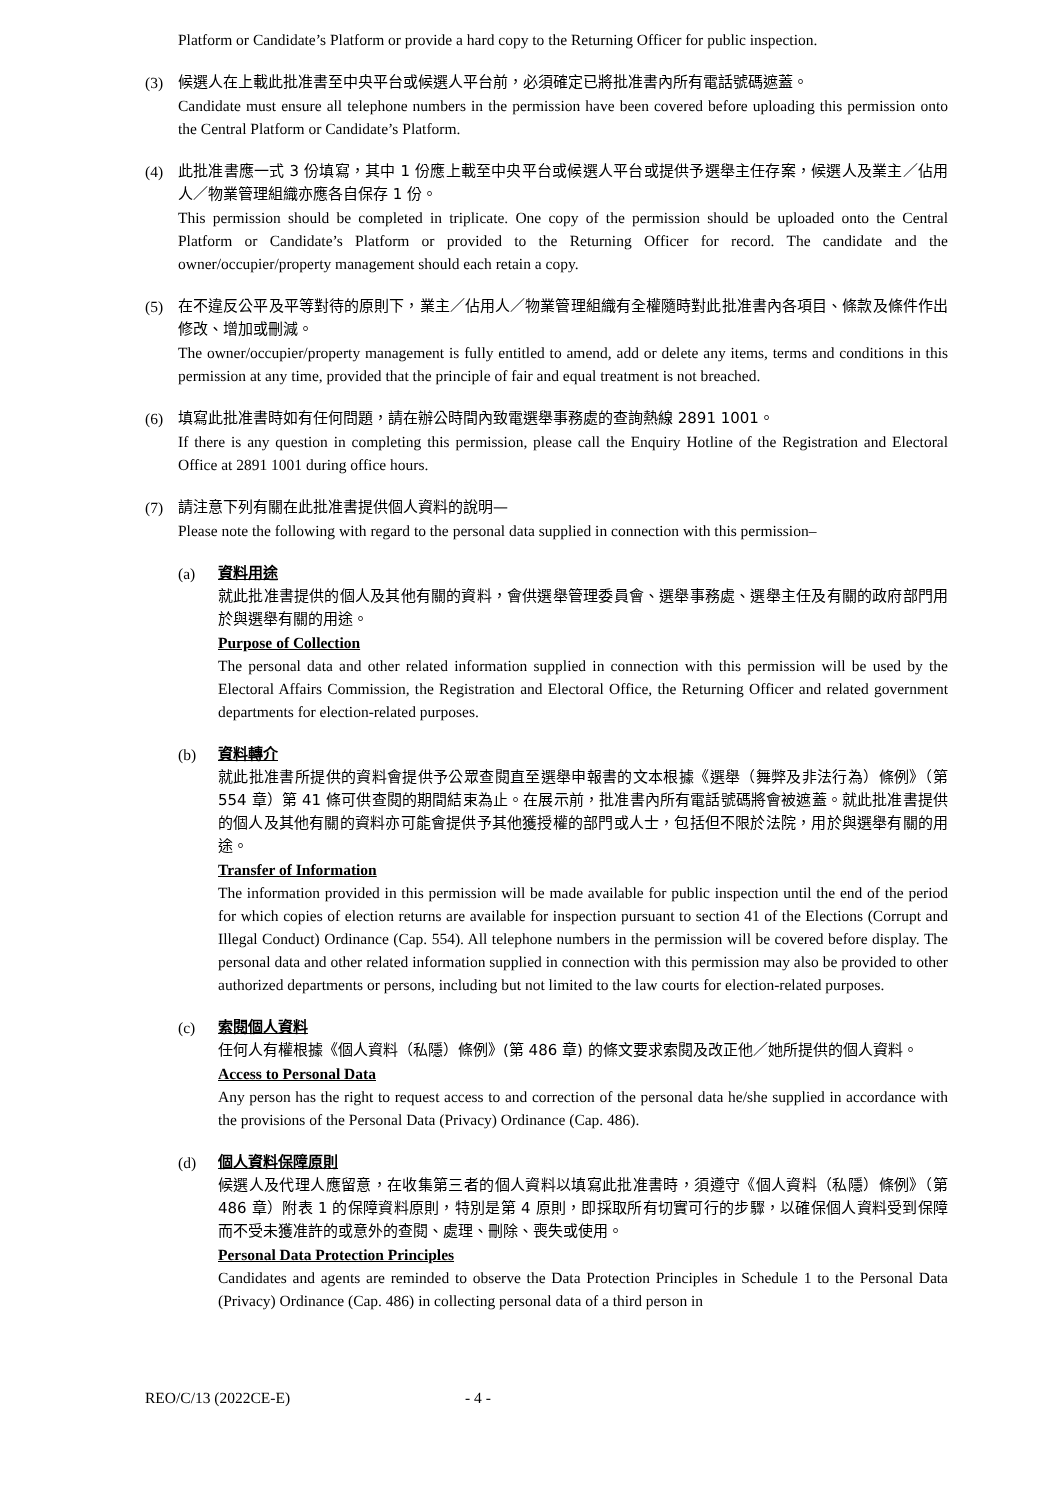Platform or Candidate’s Platform or provide a hard copy to the Returning Officer for public inspection.
(3) 候選人在上載此批准書至中央平台或候選人平台前，必須確定已將批准書內所有電話號碼遮蓋。
Candidate must ensure all telephone numbers in the permission have been covered before uploading this permission onto the Central Platform or Candidate’s Platform.
(4) 此批准書應一式 3 份填寫，其中 1 份應上載至中央平台或候選人平台或提供予選舉主任存案，候選人及業主／佔用人／物業管理組織亦應各自保存 1 份。
This permission should be completed in triplicate. One copy of the permission should be uploaded onto the Central Platform or Candidate’s Platform or provided to the Returning Officer for record. The candidate and the owner/occupier/property management should each retain a copy.
(5) 在不違反公平及平等對待的原則下，業主／佔用人／物業管理組織有全權隨時對此批准書內各項目、條款及條件作出修改、增加或刪減。
The owner/occupier/property management is fully entitled to amend, add or delete any items, terms and conditions in this permission at any time, provided that the principle of fair and equal treatment is not breached.
(6) 填寫此批准書時如有任何問題，請在辦公時間內致電選舉事務處的查詢熱線 2891 1001。
If there is any question in completing this permission, please call the Enquiry Hotline of the Registration and Electoral Office at 2891 1001 during office hours.
(7) 請注意下列有關在此批准書提供個人資料的說明—
Please note the following with regard to the personal data supplied in connection with this permission–
(a) 資料用途
就此批准書提供的個人及其他有關的資料，會供選舉管理委員會、選舉事務處、選舉主任及有關的政府部門用於與選舉有關的用途。
Purpose of Collection
The personal data and other related information supplied in connection with this permission will be used by the Electoral Affairs Commission, the Registration and Electoral Office, the Returning Officer and related government departments for election-related purposes.
(b) 資料轉介
就此批准書所提供的資料會提供予公眾查閱直至選舉申報書的文本根據《選舉（舞弊及非法行為）條例》（第 554 章）第 41 條可供查閱的期間結束為止。在展示前，批准書內所有電話號碼將會被遮蓋。就此批准書提供的個人及其他有關的資料亦可能會提供予其他獲授權的部門或人士，包括但不限於法院，用於與選舉有關的用途。
Transfer of Information
The information provided in this permission will be made available for public inspection until the end of the period for which copies of election returns are available for inspection pursuant to section 41 of the Elections (Corrupt and Illegal Conduct) Ordinance (Cap. 554). All telephone numbers in the permission will be covered before display. The personal data and other related information supplied in connection with this permission may also be provided to other authorized departments or persons, including but not limited to the law courts for election-related purposes.
(c) 索閱個人資料
任何人有權根據《個人資料（私隱）條例》(第 486 章) 的條文要求索閱及改正他／她所提供的個人資料。
Access to Personal Data
Any person has the right to request access to and correction of the personal data he/she supplied in accordance with the provisions of the Personal Data (Privacy) Ordinance (Cap. 486).
(d) 個人資料保障原則
候選人及代理人應留意，在收集第三者的個人資料以填寫此批准書時，須遵守《個人資料（私隱）條例》（第 486 章）附表 1 的保障資料原則，特別是第 4 原則，即採取所有切實可行的步驟，以確保個人資料受到保障而不受未獲准許的或意外的查閱、處理、刪除、喪失或使用。
Personal Data Protection Principles
Candidates and agents are reminded to observe the Data Protection Principles in Schedule 1 to the Personal Data (Privacy) Ordinance (Cap. 486) in collecting personal data of a third person in
REO/C/13 (2022CE-E) - 4 -